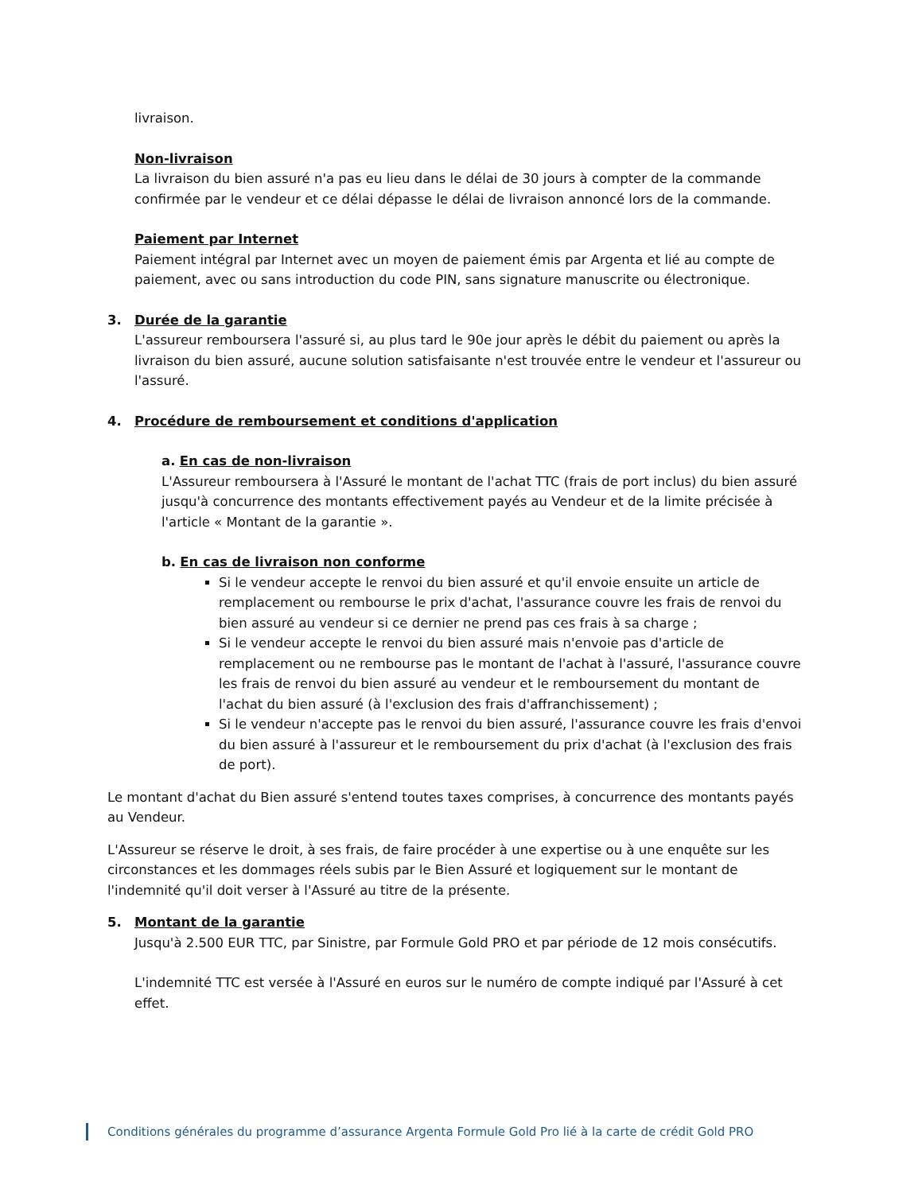livraison.
Non-livraison
La livraison du bien assuré n'a pas eu lieu dans le délai de 30 jours à compter de la commande confirmée par le vendeur et ce délai dépasse le délai de livraison annoncé lors de la commande.
Paiement par Internet
Paiement intégral par Internet avec un moyen de paiement émis par Argenta et lié au compte de paiement, avec ou sans introduction du code PIN, sans signature manuscrite ou électronique.
3. Durée de la garantie
L'assureur remboursera l'assuré si, au plus tard le 90e jour après le débit du paiement ou après la livraison du bien assuré, aucune solution satisfaisante n'est trouvée entre le vendeur et l'assureur ou l'assuré.
4. Procédure de remboursement et conditions d'application
a. En cas de non-livraison
L'Assureur remboursera à l'Assuré le montant de l'achat TTC (frais de port inclus) du bien assuré jusqu'à concurrence des montants effectivement payés au Vendeur et de la limite précisée à l'article « Montant de la garantie ».
b. En cas de livraison non conforme
Si le vendeur accepte le renvoi du bien assuré et qu'il envoie ensuite un article de remplacement ou rembourse le prix d'achat, l'assurance couvre les frais de renvoi du bien assuré au vendeur si ce dernier ne prend pas ces frais à sa charge ;
Si le vendeur accepte le renvoi du bien assuré mais n'envoie pas d'article de remplacement ou ne rembourse pas le montant de l'achat à l'assuré, l'assurance couvre les frais de renvoi du bien assuré au vendeur et le remboursement du montant de l'achat du bien assuré (à l'exclusion des frais d'affranchissement) ;
Si le vendeur n'accepte pas le renvoi du bien assuré, l'assurance couvre les frais d'envoi du bien assuré à l'assureur et le remboursement du prix d'achat (à l'exclusion des frais de port).
Le montant d'achat du Bien assuré s'entend toutes taxes comprises, à concurrence des montants payés au Vendeur.
L'Assureur se réserve le droit, à ses frais, de faire procéder à une expertise ou à une enquête sur les circonstances et les dommages réels subis par le Bien Assuré et logiquement sur le montant de l'indemnité qu'il doit verser à l'Assuré au titre de la présente.
5. Montant de la garantie
Jusqu'à 2.500 EUR TTC, par Sinistre, par Formule Gold PRO et par période de 12 mois consécutifs.
L'indemnité TTC est versée à l'Assuré en euros sur le numéro de compte indiqué par l'Assuré à cet effet.
Conditions générales du programme d’assurance Argenta Formule Gold Pro lié à la carte de crédit Gold PRO